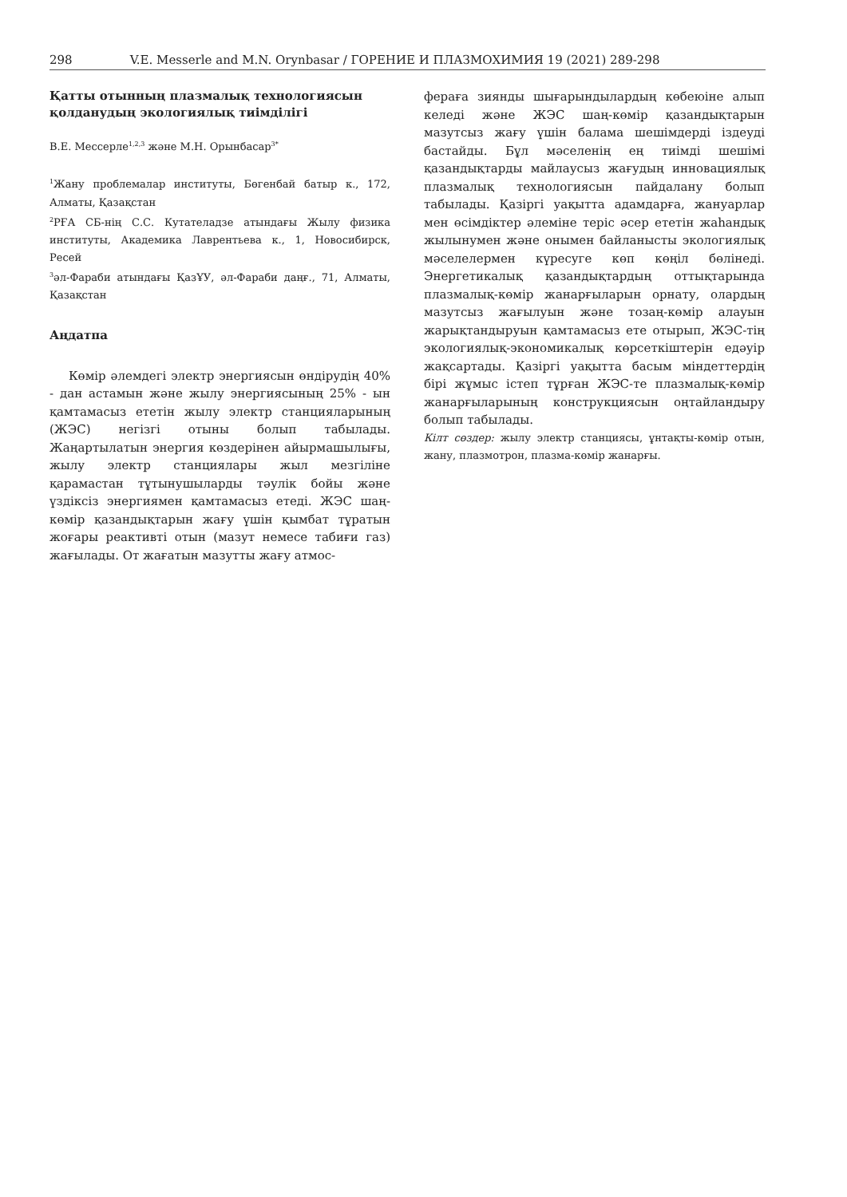298 V.E. Messerle and M.N. Orynbasar / ГОРЕНИЕ И ПЛАЗМОХИМИЯ 19 (2021) 289-298
Қатты отынның плазмалық технологиясын қолданудың экологиялық тиімділігі
В.Е. Мессерле<sup>1,2,3</sup> және М.Н. Орынбасар<sup>3*</sup>
<sup>1</sup> Жану проблемалар институты, Бөгенбай батыр к., 172, Алматы, Қазақстан
<sup>2</sup> РҒА СБ-нің С.С. Кутателадзе атындағы Жылу физика институты, Академика Лаврентьева к., 1, Новосибирск, Ресей
<sup>3</sup> әл-Фараби атындағы ҚазҰУ, әл-Фараби даңғ., 71, Алматы, Қазақстан
Аңдатпа
Көмір әлемдегі электр энергиясын өндірудің 40% - дан астамын және жылу энергиясының 25% - ын қамтамасыз ететін жылу электр станцияларының (ЖЭС) негізгі отыны болып табылады. Жаңартылатын энергия көздерінен айырмашылығы, жылу электр станциялары жыл мезгіліне қарамастан тұтынушыларды тәулік бойы және үздіксіз энергиямен қамтамасыз етеді. ЖЭС шаң-көмір қазандықтарын жағу үшін қымбат тұратын жоғары реактивті отын (мазут немесе табиғи газ) жағылады. От жағатын мазутты жағу атмос-
фераға зиянды шығарындылардың көбеюіне алып келеді және ЖЭС шаң-көмір қазандықтарын мазутсыз жағу үшін балама шешімдерді іздеуді бастайды. Бұл мәселенің ең тиімді шешімі қазандықтарды майлаусыз жағудың инновациялық плазмалық технологиясын пайдалану болып табылады. Қазіргі уақытта адамдарға, жануарлар мен өсімдіктер әлеміне теріс әсер ететін жаһандық жылынумен және онымен байланысты экологиялық мәселелермен күресуге көп көңіл бөлінеді. Энергетикалық қазандықтардың оттықтарында плазмалық-көмір жанарғыларын орнату, олардың мазутсыз жағылуын және тозаң-көмір алауын жарықтандыруын қамтамасыз ете отырып, ЖЭС-тің экологиялық-экономикалық көрсеткіштерін едәуір жақсартады. Қазіргі уақытта басым міндеттердің бірі жұмыс істеп тұрған ЖЭС-те плазмалық-көмір жанарғыларының конструкциясын оңтайландыру болып табылады.
Кілт сөздер: жылу электр станциясы, ұнтақты-көмір отын, жану, плазмотрон, плазма-көмір жанарғы.